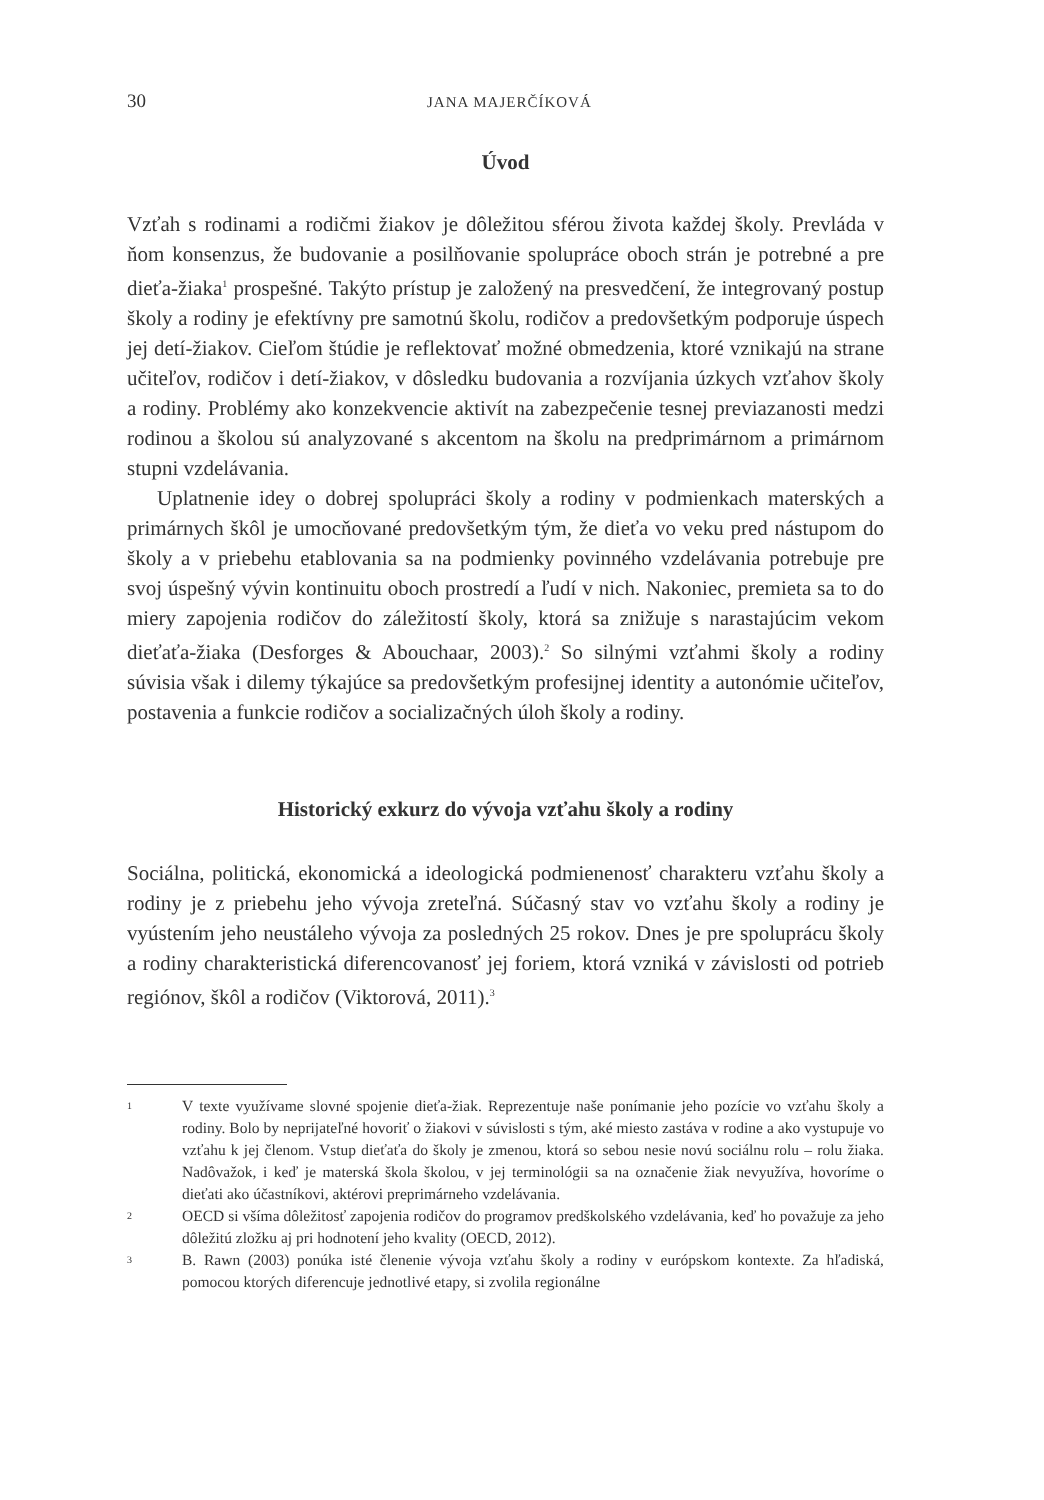30 JANA MAJERČÍKOVÁ
Úvod
Vzťah s rodinami a rodičmi žiakov je dôležitou sférou života každej školy. Prevláda v ňom konsenzus, že budovanie a posilňovanie spolupráce oboch strán je potrebné a pre dieťa-žiaka<sup>1</sup> prospešné. Takýto prístup je založený na presvedčení, že integrovaný postup školy a rodiny je efektívny pre samotnú školu, rodičov a predovšetkým podporuje úspech jej detí-žiakov. Cieľom štúdie je reflektovať možné obmedzenia, ktoré vznikajú na strane učiteľov, rodičov i detí-žiakov, v dôsledku budovania a rozvíjania úzkych vzťahov školy a rodiny. Problémy ako konzekvencie aktivít na zabezpečenie tesnej previazanosti medzi rodinou a školou sú analyzované s akcentom na školu na predprimárnom a primárnom stupni vzdelávania.
Uplatnenie idey o dobrej spolupráci školy a rodiny v podmienkach materských a primárnych škôl je umocňované predovšetkým tým, že dieťa vo veku pred nástupom do školy a v priebehu etablovania sa na podmienky povinného vzdelávania potrebuje pre svoj úspešný vývin kontinuitu oboch prostredí a ľudí v nich. Nakoniec, premieta sa to do miery zapojenia rodičov do záležitostí školy, ktorá sa znižuje s narastajúcim vekom dieťaťa-žiaka (Desforges & Abouchaar, 2003).<sup>2</sup> So silnými vzťahmi školy a rodiny súvisia však i dilemy týkajúce sa predovšetkým profesijnej identity a autonómie učiteľov, postavenia a funkcie rodičov a socializačných úloh školy a rodiny.
Historický exkurz do vývoja vzťahu školy a rodiny
Sociálna, politická, ekonomická a ideologická podmienenosť charakteru vzťahu školy a rodiny je z priebehu jeho vývoja zreteľná. Súčasný stav vo vzťahu školy a rodiny je vyústením jeho neustáleho vývoja za posledných 25 rokov. Dnes je pre spoluprácu školy a rodiny charakteristická diferencovanosť jej foriem, ktorá vzniká v závislosti od potrieb regiónov, škôl a rodičov (Viktorová, 2011).<sup>3</sup>
1 V texte využívame slovné spojenie dieťa-žiak. Reprezentuje naše ponímanie jeho pozície vo vzťahu školy a rodiny. Bolo by neprijateľné hovoriť o žiakovi v súvislosti s tým, aké miesto zastáva v rodine a ako vystupuje vo vzťahu k jej členom. Vstup dieťaťa do školy je zmenou, ktorá so sebou nesie novú sociálnu rolu – rolu žiaka. Nadôvažok, i keď je materská škola školou, v jej terminológii sa na označenie žiak nevyužíva, hovoríme o dieťati ako účastníkovi, aktérovi preprimárneho vzdelávania.
2 OECD si všíma dôležitosť zapojenia rodičov do programov predškolského vzdelávania, keď ho považuje za jeho dôležitú zložku aj pri hodnotení jeho kvality (OECD, 2012).
3 B. Rawn (2003) ponúka isté členenie vývoja vzťahu školy a rodiny v európskom kontexte. Za hľadiská, pomocou ktorých diferencuje jednotlivé etapy, si zvolila regionálne